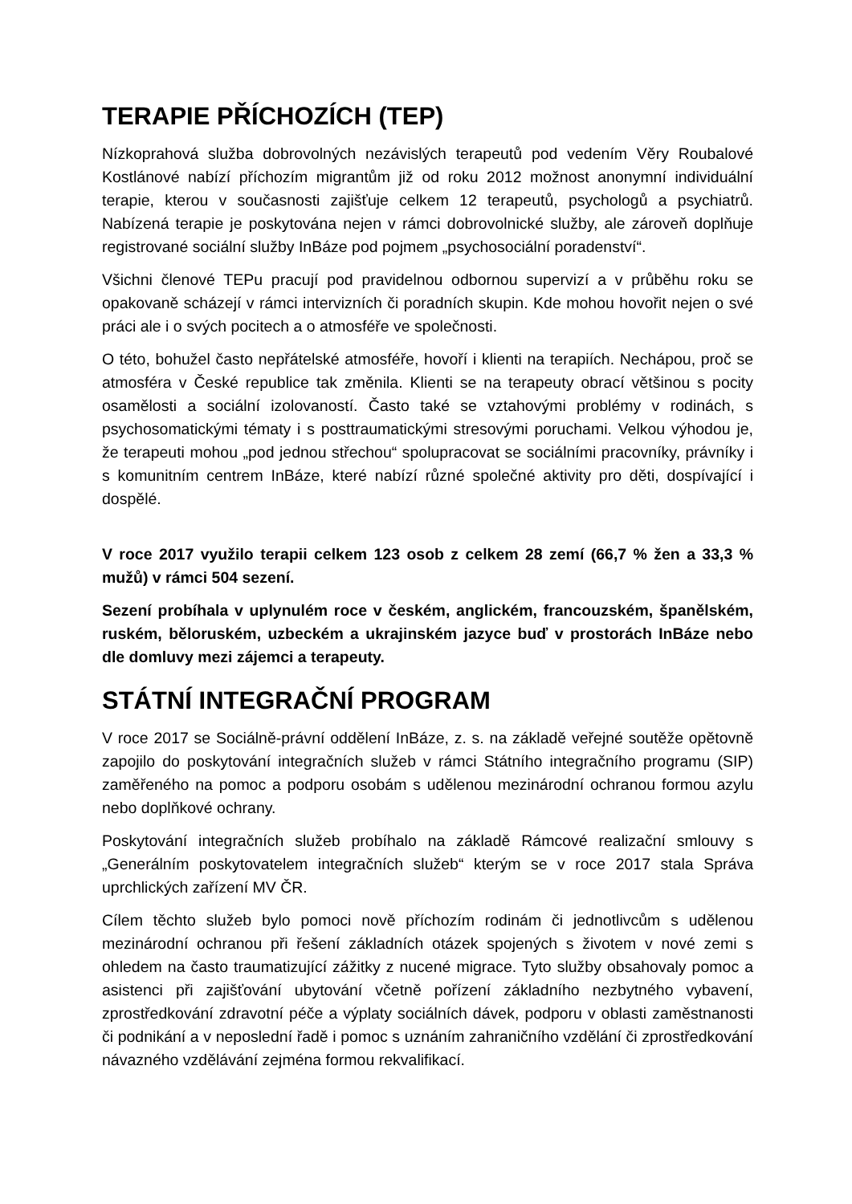TERAPIE PŘÍCHOZÍCH (TEP)
Nízkoprahová služba dobrovolných nezávislých terapeutů pod vedením Věry Roubalové Kostlánové nabízí příchozím migrantům již od roku 2012 možnost anonymní individuální terapie, kterou v současnosti zajišťuje celkem 12 terapeutů, psychologů a psychiatrů. Nabízená terapie je poskytována nejen v rámci dobrovolnické služby, ale zároveň doplňuje registrované sociální služby InBáze pod pojmem „psychosociální poradenství“.
Všichni členové TEPu pracují pod pravidelnou odbornou supervizí a v průběhu roku se opakovaně scházejí v rámci intervizních či poradních skupin. Kde mohou hovořit nejen o své práci ale i o svých pocitech a o atmosféře ve společnosti.
O této, bohužel často nepřátelské atmosféře, hovoří i klienti na terapiích. Nechápou, proč se atmosféra v České republice tak změnila. Klienti se na terapeuty obrací většinou s pocity osamělosti a sociální izolovaností. Často také se vztahovými problémy v rodinách, s psychosomatickými tématy i s posttraumatickými stresovými poruchami. Velkou výhodou je, že terapeuti mohou „pod jednou střechou“ spolupracovat se sociálními pracovníky, právníky i s komunitním centrem InBáze, které nabízí různé společné aktivity pro děti, dospívající i dospělé.
V roce 2017 využilo terapii celkem 123 osob z celkem 28 zemí (66,7 % žen a 33,3 % mužů) v rámci 504 sezení.
Sezení probíhala v uplynulém roce v českém, anglickém, francouzském, španělském, ruském, běloruském, uzbeckém a ukrajinském jazyce buď v prostorách InBáze nebo dle domluvy mezi zájemci a terapeuty.
STÁTNÍ INTEGRAČNÍ PROGRAM
V roce 2017 se Sociálně-právní oddělení InBáze, z. s. na základě veřejné soutěže opětovně zapojilo do poskytování integračních služeb v rámci Státního integračního programu (SIP) zaměřeného na pomoc a podporu osobám s udělenou mezinárodní ochranou formou azylu nebo doplňkové ochrany.
Poskytování integračních služeb probíhalo na základě Rámcové realizační smlouvy s „Generálním poskytovatelem integračních služeb“ kterým se v roce 2017 stala Správa uprchlických zařízení MV ČR.
Cílem těchto služeb bylo pomoci nově příchozím rodinám či jednotlivcům s udělenou mezinárodní ochranou při řešení základních otázek spojených s životem v nové zemi s ohledem na často traumatizující zážitky z nucené migrace. Tyto služby obsahovaly pomoc a asistenci při zajišťování ubytování včetně pořízení základního nezbytného vybavení, zprostředkování zdravotní péče a výplaty sociálních dávek, podporu v oblasti zaměstnanosti či podnikání a v neposlední řadě i pomoc s uznáním zahraničního vzdělání či zprostředkování návazného vzdělávání zejména formou rekvalifikací.